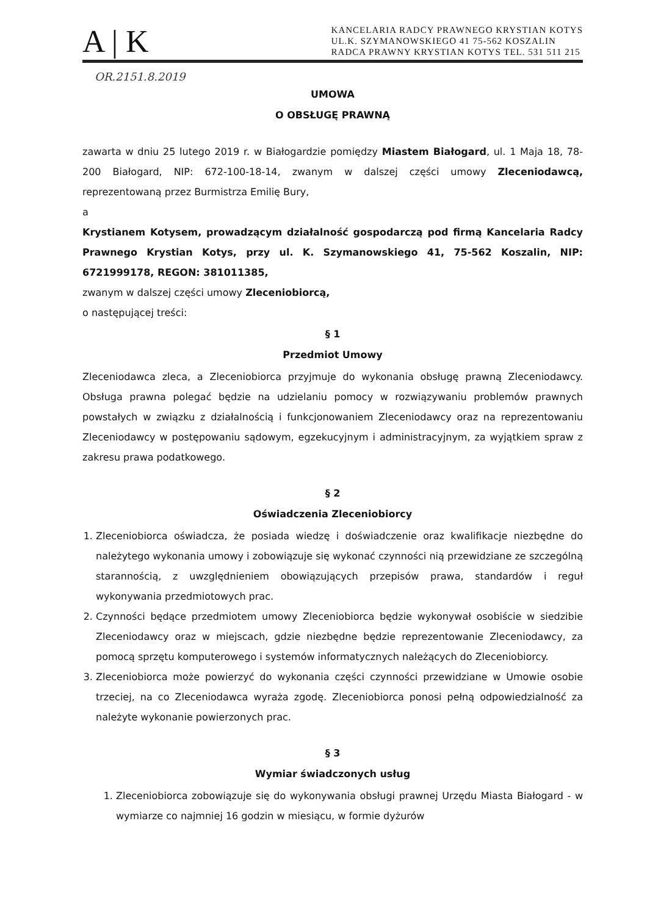A | K
KANCELARIA RADCY PRAWNEGO KRYSTIAN KOTYS
UL.K. SZYMANOWSKIEGO 41 75-562 KOSZALIN
RADCA PRAWNY KRYSTIAN KOTYS TEL. 531 511 215
OR.2151.8.2019
UMOWA
O OBSŁUGĘ PRAWNĄ
zawarta w dniu 25 lutego 2019 r. w Białogardzie pomiędzy Miastem Białogard, ul. 1 Maja 18, 78-200 Białogard, NIP: 672-100-18-14, zwanym w dalszej części umowy Zleceniodawcą, reprezentowaną przez Burmistrza Emilię Bury,
a
Krystianem Kotysem, prowadzącym działalność gospodarczą pod firmą Kancelaria Radcy Prawnego Krystian Kotys, przy ul. K. Szymanowskiego 41, 75-562 Koszalin, NIP: 6721999178, REGON: 381011385,
zwanym w dalszej części umowy Zleceniobiorcą,
o następującej treści:
§ 1
Przedmiot Umowy
Zleceniodawca zleca, a Zleceniobiorca przyjmuje do wykonania obsługę prawną Zleceniodawcy. Obsługa prawna polegać będzie na udzielaniu pomocy w rozwiązywaniu problemów prawnych powstałych w związku z działalnością i funkcjonowaniem Zleceniodawcy oraz na reprezentowaniu Zleceniodawcy w postępowaniu sądowym, egzekucyjnym i administracyjnym, za wyjątkiem spraw z zakresu prawa podatkowego.
§ 2
Oświadczenia Zleceniobiorcy
1. Zleceniobiorca oświadcza, że posiada wiedzę i doświadczenie oraz kwalifikacje niezbędne do należytego wykonania umowy i zobowiązuje się wykonać czynności nią przewidziane ze szczególną starannością, z uwzględnieniem obowiązujących przepisów prawa, standardów i reguł wykonywania przedmiotowych prac.
2. Czynności będące przedmiotem umowy Zleceniobiorca będzie wykonywał osobiście w siedzibie Zleceniodawcy oraz w miejscach, gdzie niezbędne będzie reprezentowanie Zleceniodawcy, za pomocą sprzętu komputerowego i systemów informatycznych należących do Zleceniobiorcy.
3. Zleceniobiorca może powierzyć do wykonania części czynności przewidziane w Umowie osobie trzeciej, na co Zleceniodawca wyraża zgodę. Zleceniobiorca ponosi pełną odpowiedzialność za należyte wykonanie powierzonych prac.
§ 3
Wymiar świadczonych usług
1. Zleceniobiorca zobowiązuje się do wykonywania obsługi prawnej Urzędu Miasta Białogard - w wymiarze co najmniej 16 godzin w miesiącu, w formie dyżurów